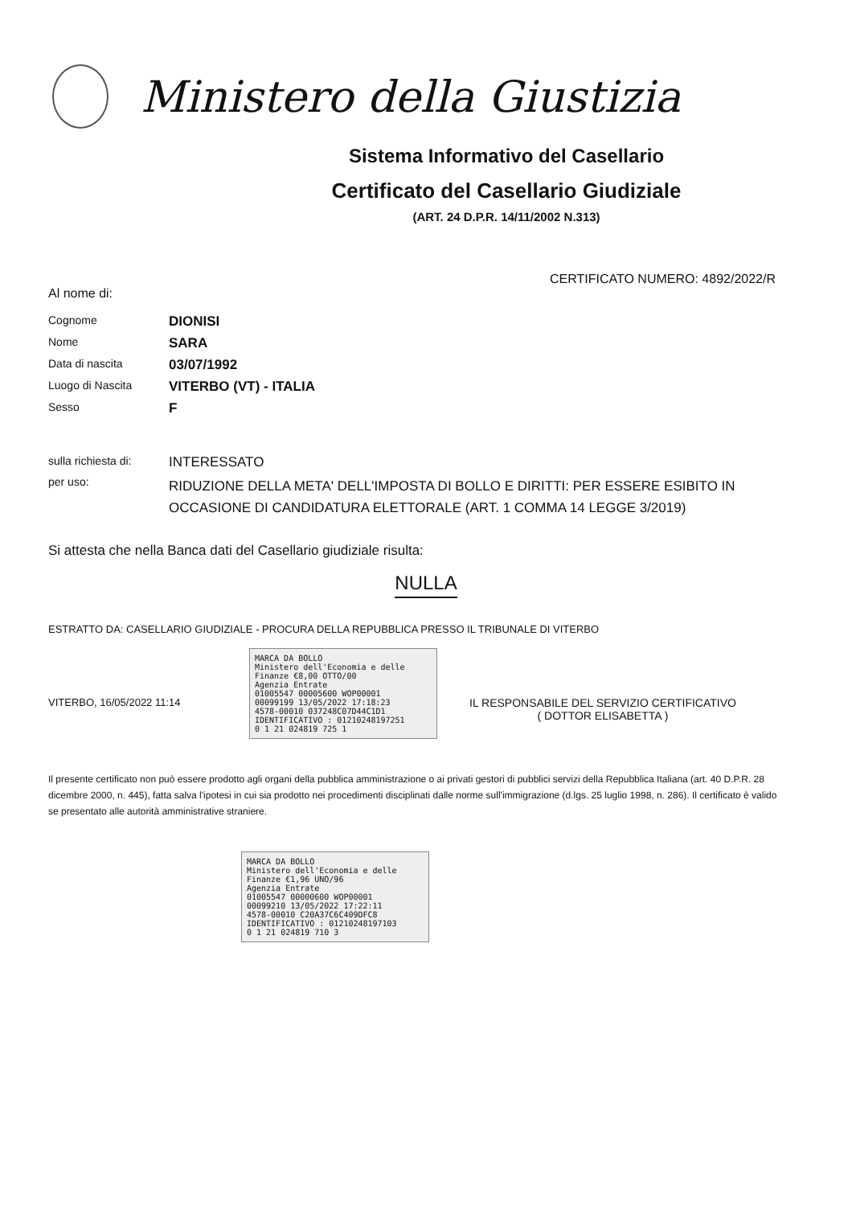Ministero della Giustizia
Sistema Informativo del Casellario
Certificato del Casellario Giudiziale
(ART. 24 D.P.R. 14/11/2002 N.313)
CERTIFICATO NUMERO: 4892/2022/R
Al nome di:
Cognome
DIONISI
Nome
SARA
Data di nascita
03/07/1992
Luogo di Nascita
VITERBO (VT) - ITALIA
Sesso
F
sulla richiesta di:
INTERESSATO
per uso:
RIDUZIONE DELLA META' DELL'IMPOSTA DI BOLLO E DIRITTI: PER ESSERE ESIBITO IN OCCASIONE DI CANDIDATURA ELETTORALE (ART. 1 COMMA 14 LEGGE 3/2019)
Si attesta che nella Banca dati del Casellario giudiziale risulta:
NULLA
ESTRATTO DA: CASELLARIO GIUDIZIALE - PROCURA DELLA REPUBBLICA PRESSO IL TRIBUNALE DI VITERBO
VITERBO, 16/05/2022 11:14
MARCA DA BOLLO
Ministero dell'Economia e delle Finanze €8,00 OTTO/00
Agenzia Entrate
01005547 00005600 WOP00001
00099199 13/05/2022 17:18:23
4578-00010 037248C07D44C1D1
IDENTIFICATIVO : 01210248197251
0 1 21 024819 725 1
IL RESPONSABILE DEL SERVIZIO CERTIFICATIVO
( DOTTOR ELISABETTA )
Il presente certificato non può essere prodotto agli organi della pubblica amministrazione o ai privati gestori di pubblici servizi della Repubblica Italiana (art. 40 D.P.R. 28 dicembre 2000, n. 445), fatta salva l'ipotesi in cui sia prodotto nei procedimenti disciplinati dalle norme sull'immigrazione (d.lgs. 25 luglio 1998, n. 286). Il certificato è valido se presentato alle autorità amministrative straniere.
MARCA DA BOLLO
Ministero dell'Economia e delle Finanze €1,96 UNO/96
Agenzia Entrate
01005547 00000600 WOP00001
00099210 13/05/2022 17:22:11
4578-00010 C20A37C6C409DFC8
IDENTIFICATIVO : 01210248197103
0 1 21 024819 710 3